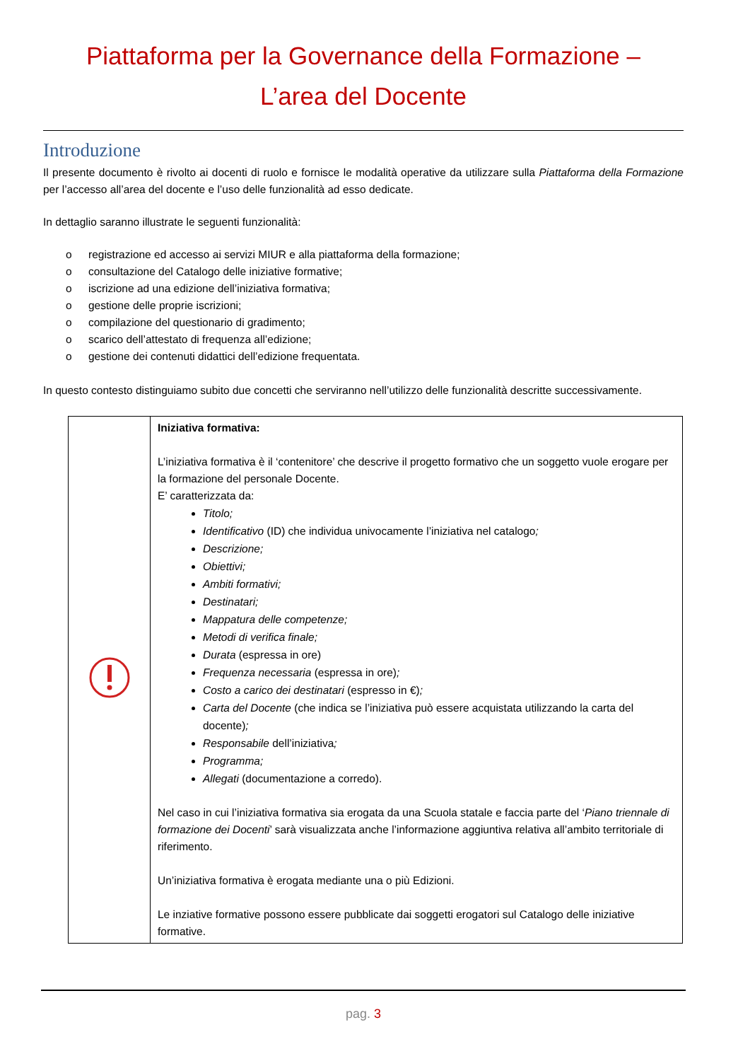Piattaforma per la Governance della Formazione –
L’area del Docente
Introduzione
Il presente documento è rivolto ai docenti di ruolo e fornisce le modalità operative da utilizzare sulla Piattaforma della Formazione per l’accesso all’area del docente e l’uso delle funzionalità ad esso dedicate.
In dettaglio saranno illustrate le seguenti funzionalità:
o registrazione ed accesso ai servizi MIUR e alla piattaforma della formazione;
o consultazione del Catalogo delle iniziative formative;
o iscrizione ad una edizione dell’iniziativa formativa;
o gestione delle proprie iscrizioni;
o compilazione del questionario di gradimento;
o scarico dell’attestato di frequenza all’edizione;
o gestione dei contenuti didattici dell’edizione frequentata.
In questo contesto distinguiamo subito due concetti che serviranno nell’utilizzo delle funzionalità descritte successivamente.
| | Iniziativa formativa: L’iniziativa formativa è il ‘contenitore’ che descrive il progetto formativo che un soggetto vuole erogare per la formazione del personale Docente. E’ caratterizzata da: Titolo; Identificativo (ID) che individua univocamente l’iniziativa nel catalogo ; Descrizione; Obiettivi; Ambiti formativi; Destinatari; Mappatura delle competenze; Metodi di verifica finale; Durata (espressa in ore) Frequenza necessaria (espressa in ore) ; Costo a carico dei destinatari (espresso in €) ; Carta del Docente (che indica se l’iniziativa può essere acquistata utilizzando la carta del docente) ; Responsabile dell’iniziativa ; Programma; Allegati (documentazione a corredo). Nel caso in cui l’iniziativa formativa sia erogata da una Scuola statale e faccia parte del ‘ Piano triennale di formazione dei Docenti ’ sarà visualizzata anche l’informazione aggiuntiva relativa all’ambito territoriale di riferimento. Un’iniziativa formativa è erogata mediante una o più Edizioni. Le inziative formative possono essere pubblicate dai soggetti erogatori sul Catalogo delle iniziative formative. |
pag. 3